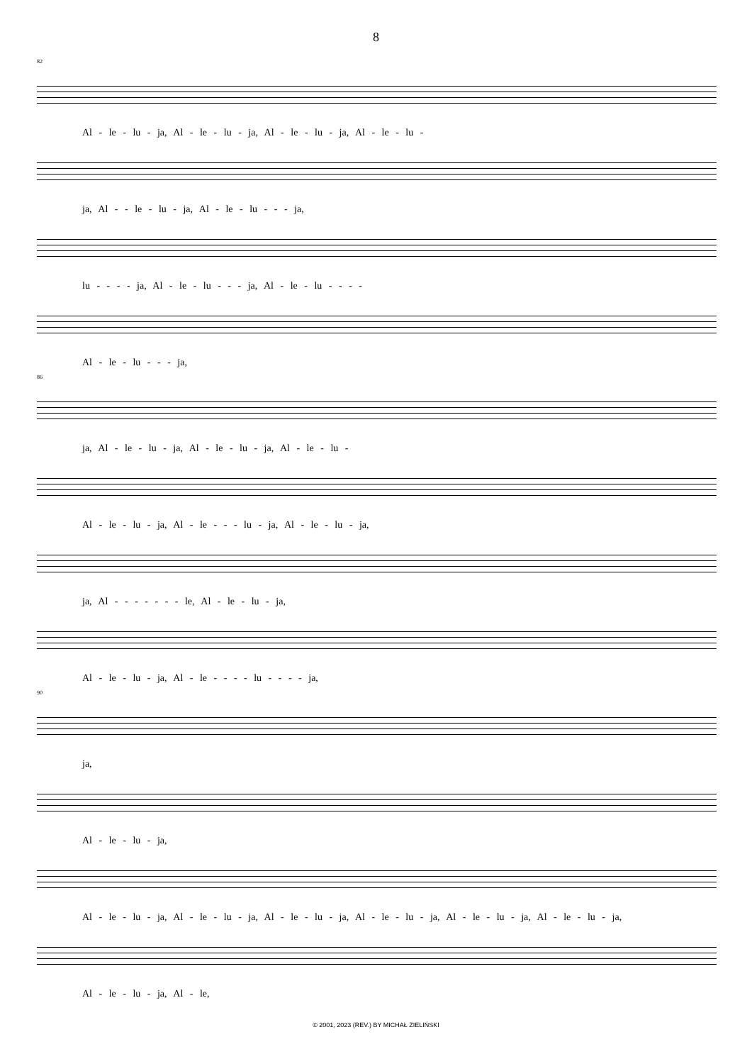8
82
Al - le - lu - ja, Al - le - lu - ja, Al - le - lu - ja, Al - le - lu -
ja, Al - - le - lu - ja, Al - le - lu - - - ja,
lu - - - - ja, Al - le - lu - - - ja, Al - le - lu - - - -
Al - le - lu - - - ja,
86
ja, Al - le - lu - ja, Al - le - lu - ja, Al - le - lu -
Al - le - lu - ja, Al - le - - - lu - ja, Al - le - lu - ja,
ja, Al - - - - - - - le, Al - le - lu - ja,
Al - le - lu - ja, Al - le - - - - lu - - - - ja,
90
ja,
Al - le - lu - ja,
Al - le - lu - ja, Al - le - lu - ja, Al - le - lu - ja, Al - le - lu - ja, Al - le - lu - ja, Al - le - lu - ja,
Al - le - lu - ja, Al - le,
© 2001, 2023 (REV.) BY MICHAŁ ZIELIŃSKI